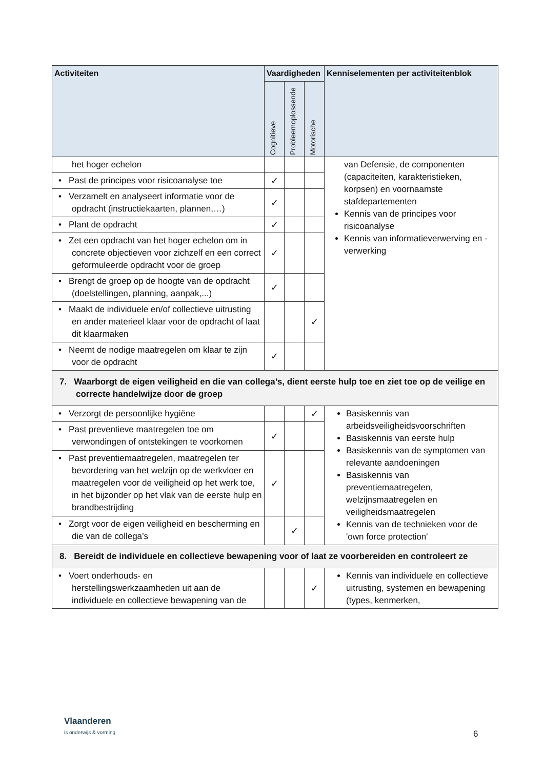| Activiteiten | Vaardigheden | | | Kenniselementen per activiteitenblok |
| --- | --- | --- | --- | --- |
| | Cognitieve | Probleemoplossende | Motorische | |
| het hoger echelon | | | | van Defensie, de componenten (capaciteiten, karakteristieken, korpsen) en voornaamste stafdepartementen Kennis van de principes voor risicoanalyse Kennis van informatieverwerving en -verwerking |
| • Past de principes voor risicoanalyse toe | ✓ | | | |
| • Verzamelt en analyseert informatie voor de opdracht (instructiekaarten, plannen,…) | ✓ | | | |
| • Plant de opdracht | ✓ | | | |
| • Zet een opdracht van het hoger echelon om in concrete objectieven voor zichzelf en een correct geformuleerde opdracht voor de groep | ✓ | | | |
| • Brengt de groep op de hoogte van de opdracht (doelstellingen, planning, aanpak,...) | ✓ | | | |
| • Maakt de individuele en/of collectieve uitrusting en ander materieel klaar voor de opdracht of laat dit klaarmaken | | | ✓ | |
| • Neemt de nodige maatregelen om klaar te zijn voor de opdracht | ✓ | | | |
| 7. Waarborgt de eigen veiligheid en die van collega’s, dient eerste hulp toe en ziet toe op de veilige en correcte handelwijze door de groep | | | | |
| • Verzorgt de persoonlijke hygiëne | | | ✓ | Basiskennis van arbeidsveiligheidsvoorschriften Basiskennis van eerste hulp Basiskennis van de symptomen van relevante aandoeningen Basiskennis van preventiemaatregelen, welzijnsmaatregelen en veiligheidsmaatregelen Kennis van de technieken voor de 'own force protection' |
| • Past preventieve maatregelen toe om verwondingen of ontstekingen te voorkomen | ✓ | | | |
| • Past preventiemaatregelen, maatregelen ter bevordering van het welzijn op de werkvloer en maatregelen voor de veiligheid op het werk toe, in het bijzonder op het vlak van de eerste hulp en brandbestrijding | ✓ | | | |
| • Zorgt voor de eigen veiligheid en bescherming en die van de collega’s | | ✓ | | |
| 8. Bereidt de individuele en collectieve bewapening voor of laat ze voorbereiden en controleert ze | | | | |
| • Voert onderhouds- en herstellingswerkzaamheden uit aan de individuele en collectieve bewapening van de | | | ✓ | Kennis van individuele en collectieve uitrusting, systemen en bewapening (types, kenmerken, |
Vlaanderen
is onderwijs & vorming
6